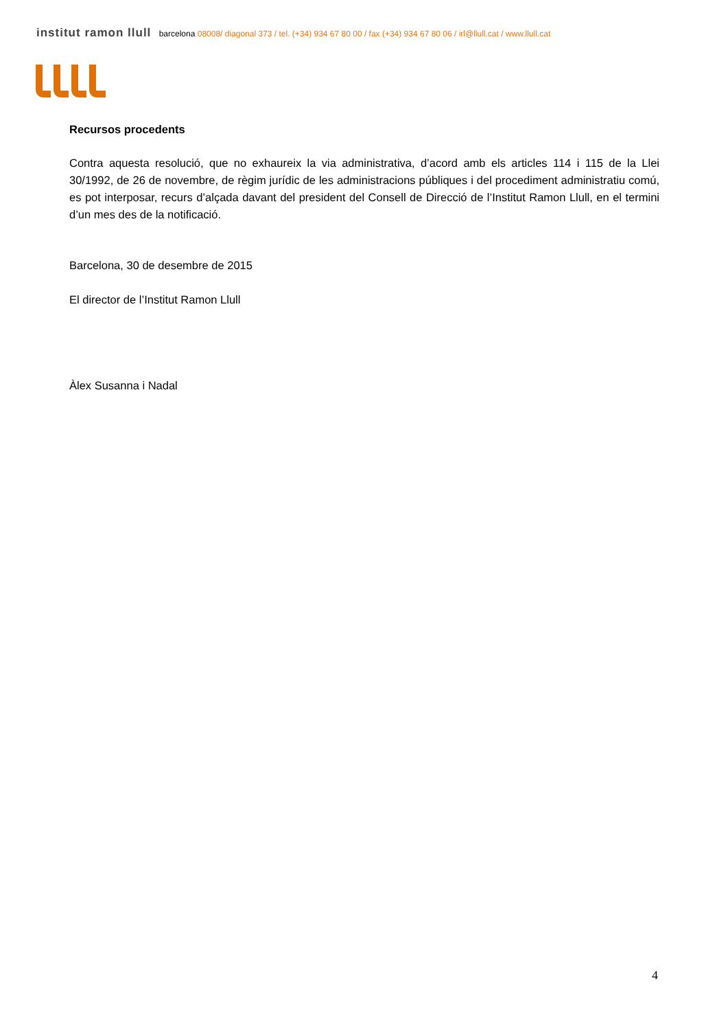institut ramon llull barcelona 08008/ diagonal 373 / tel. (+34) 934 67 80 00 / fax (+34) 934 67 80 06 / irl@llull.cat / www.llull.cat
Recursos procedents
Contra aquesta resolució, que no exhaureix la via administrativa, d’acord amb els articles 114 i 115 de la Llei 30/1992, de 26 de novembre, de règim jurídic de les administracions públiques i del procediment administratiu comú, es pot interposar, recurs d’alçada davant del president del Consell de Direcció de l’Institut Ramon Llull, en el termini d’un mes des de la notificació.
Barcelona, 30 de desembre de 2015
El director de l’Institut Ramon Llull
Àlex Susanna i Nadal
4